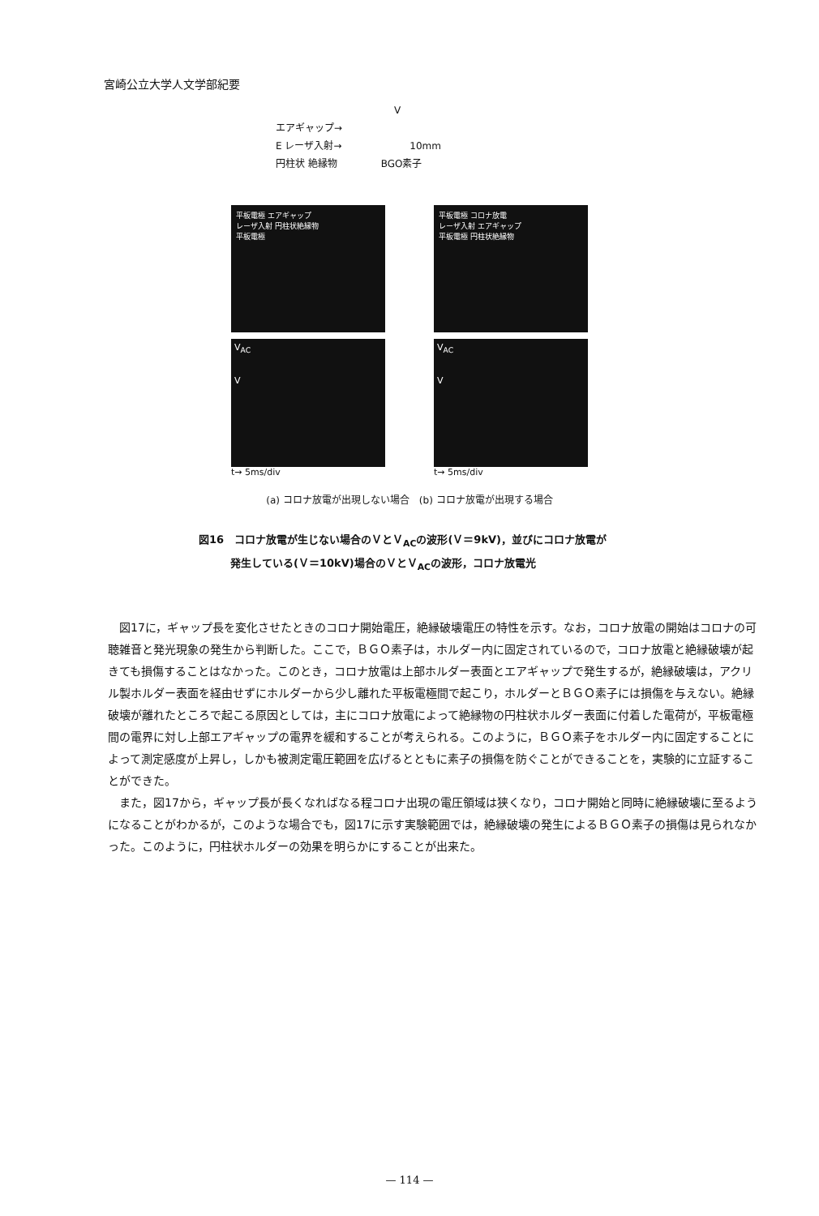宮崎公立大学人文学部紀要
V
エアギャップ→
E レーザ入射→ 10mm
円柱状 絶縁物 BGO素子
平板電極 エアギャップ
レーザ入射 円柱状絶縁物
平板電極
V<sub>AC</sub>
V
t→ 5ms/div
平板電極 コロナ放電
レーザ入射 エアギャップ
平板電極 円柱状絶縁物
V<sub>AC</sub>
V
t→ 5ms/div
(a) コロナ放電が出現しない場合　(b) コロナ放電が出現する場合
図16　コロナ放電が生じない場合のＶとＶ<sub>AC</sub>の波形(Ｖ＝9kV)，並びにコロナ放電が
　　　発生している(Ｖ＝10kV)場合のＶとＶ<sub>AC</sub>の波形，コロナ放電光
図17に，ギャップ長を変化させたときのコロナ開始電圧，絶縁破壊電圧の特性を示す。なお，コロナ放電の開始はコロナの可聴雑音と発光現象の発生から判断した。ここで，ＢＧＯ素子は，ホルダー内に固定されているので，コロナ放電と絶縁破壊が起きても損傷することはなかった。このとき，コロナ放電は上部ホルダー表面とエアギャップで発生するが，絶縁破壊は，アクリル製ホルダー表面を経由せずにホルダーから少し離れた平板電極間で起こり，ホルダーとＢＧＯ素子には損傷を与えない。絶縁破壊が離れたところで起こる原因としては，主にコロナ放電によって絶縁物の円柱状ホルダー表面に付着した電荷が，平板電極間の電界に対し上部エアギャップの電界を緩和することが考えられる。このように，ＢＧＯ素子をホルダー内に固定することによって測定感度が上昇し，しかも被測定電圧範囲を広げるとともに素子の損傷を防ぐことができることを，実験的に立証することができた。
また，図17から，ギャップ長が長くなればなる程コロナ出現の電圧領域は狭くなり，コロナ開始と同時に絶縁破壊に至るようになることがわかるが，このような場合でも，図17に示す実験範囲では，絶縁破壊の発生によるＢＧＯ素子の損傷は見られなかった。このように，円柱状ホルダーの効果を明らかにすることが出来た。
— 114 —